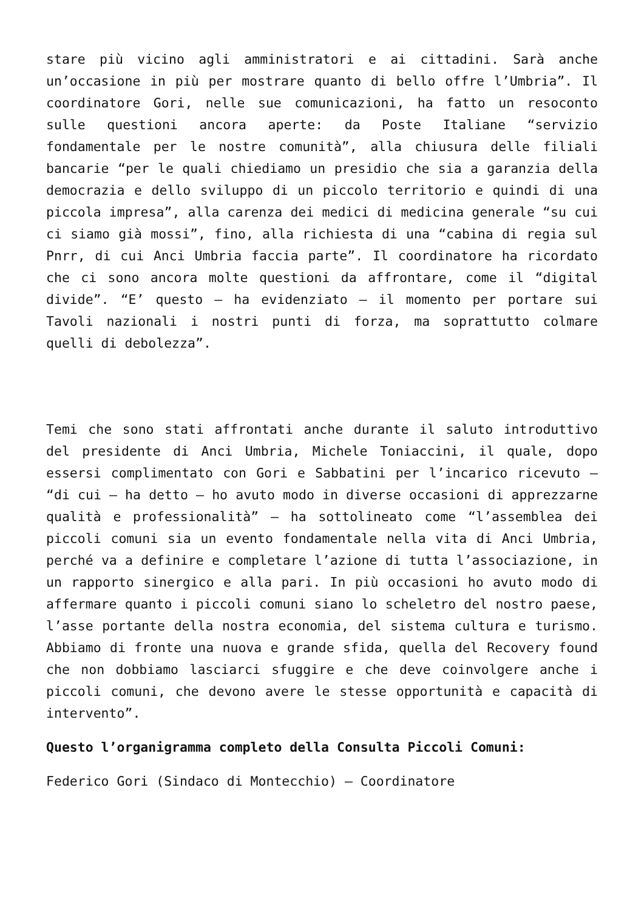stare più vicino agli amministratori e ai cittadini. Sarà anche un’occasione in più per mostrare quanto di bello offre l’Umbria”. Il coordinatore Gori, nelle sue comunicazioni, ha fatto un resoconto sulle questioni ancora aperte: da Poste Italiane “servizio fondamentale per le nostre comunità”, alla chiusura delle filiali bancarie “per le quali chiediamo un presidio che sia a garanzia della democrazia e dello sviluppo di un piccolo territorio e quindi di una piccola impresa”, alla carenza dei medici di medicina generale “su cui ci siamo già mossi”, fino, alla richiesta di una “cabina di regia sul Pnrr, di cui Anci Umbria faccia parte”. Il coordinatore ha ricordato che ci sono ancora molte questioni da affrontare, come il “digital divide”. “E’ questo – ha evidenziato – il momento per portare sui Tavoli nazionali i nostri punti di forza, ma soprattutto colmare quelli di debolezza”.
Temi che sono stati affrontati anche durante il saluto introduttivo del presidente di Anci Umbria, Michele Toniaccini, il quale, dopo essersi complimentato con Gori e Sabbatini per l’incarico ricevuto – “di cui – ha detto – ho avuto modo in diverse occasioni di apprezzarne qualità e professionalità” – ha sottolineato come “l’assemblea dei piccoli comuni sia un evento fondamentale nella vita di Anci Umbria, perché va a definire e completare l’azione di tutta l’associazione, in un rapporto sinergico e alla pari. In più occasioni ho avuto modo di affermare quanto i piccoli comuni siano lo scheletro del nostro paese, l’asse portante della nostra economia, del sistema cultura e turismo. Abbiamo di fronte una nuova e grande sfida, quella del Recovery found che non dobbiamo lasciarci sfuggire e che deve coinvolgere anche i piccoli comuni, che devono avere le stesse opportunità e capacità di intervento”.
Questo l’organigramma completo della Consulta Piccoli Comuni:
Federico Gori (Sindaco di Montecchio) – Coordinatore